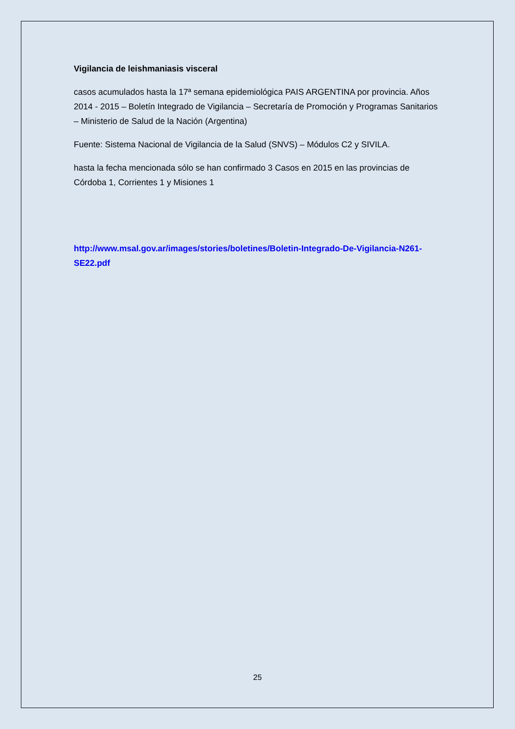Vigilancia de leishmaniasis visceral
casos acumulados hasta la 17ª semana epidemiológica PAIS ARGENTINA por provincia. Años 2014 - 2015 – Boletín Integrado de Vigilancia – Secretaría de Promoción y Programas Sanitarios – Ministerio de Salud de la Nación (Argentina)
Fuente: Sistema Nacional de Vigilancia de la Salud (SNVS) – Módulos C2 y SIVILA.
hasta la fecha mencionada sólo se han confirmado 3 Casos en 2015 en las provincias de Córdoba 1, Corrientes 1 y Misiones 1
http://www.msal.gov.ar/images/stories/boletines/Boletin-Integrado-De-Vigilancia-N261-SE22.pdf
25